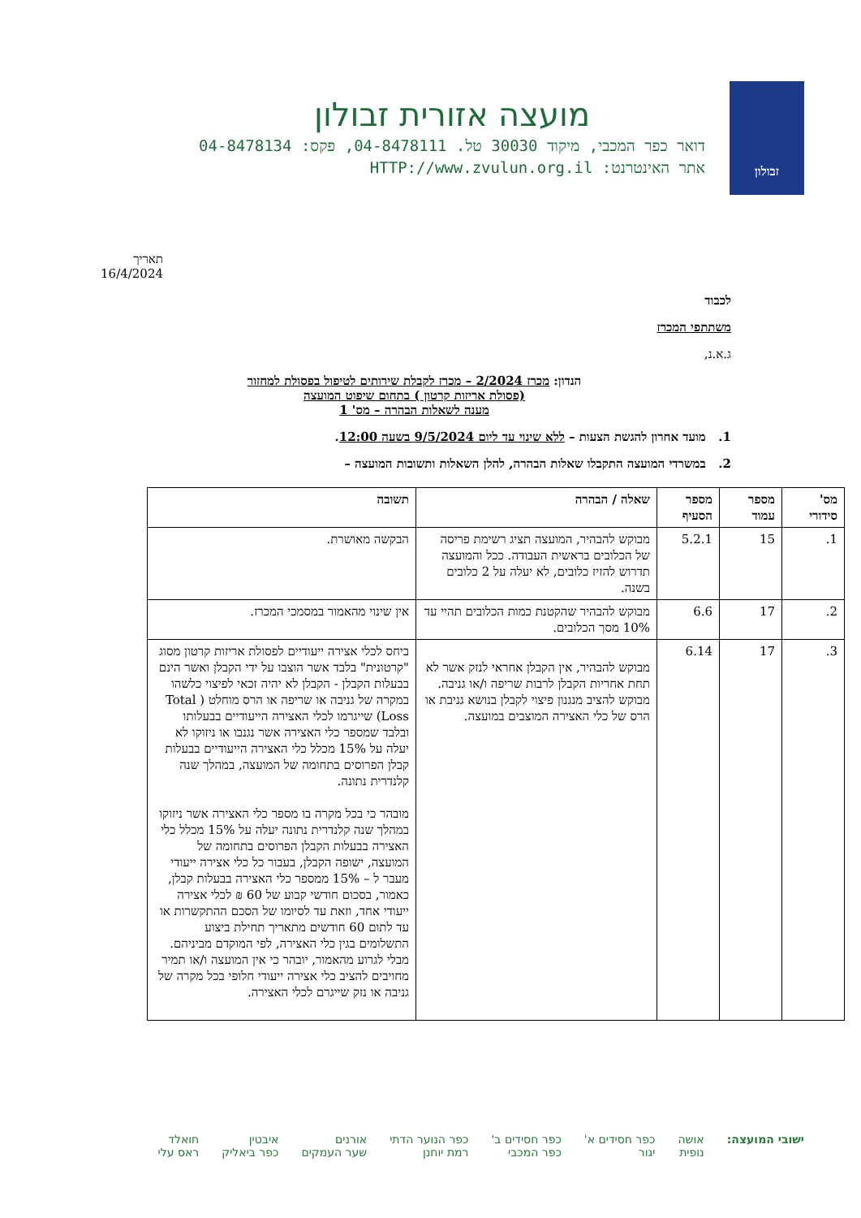זבולון
מועצה אזורית זבולון
דואר כפר המכבי, מיקוד 30030 טל. 04-8478111, פקס: 04-8478134
אתר האינטרנט: HTTP://www.zvulun.org.il
תאריך 16/4/2024
לכבוד
משתתפי המכרז
ג.א.נ,
הנדון: מכרז 2/2024 – מכרז לקבלת שירותים לטיפול בפסולת למחזור
(פסולת אריזות קרטון ) בתחום שיפוט המועצה
מענה לשאלות הבהרה – מס' 1
1. מועד אחרון להגשת הצעות – ללא שינוי עד ליום 9/5/2024 בשעה 12:00.
2. במשרדי המועצה התקבלו שאלות הבהרה, להלן השאלות ותשובות המועצה –
| מס' סידורי | מספר עמוד | מספר הסעיף | שאלה / הבהרה | תשובה |
| --- | --- | --- | --- | --- |
| 1. | 15 | 5.2.1 | מבוקש להבהיר, המועצה תציג רשימת פריסה של הכלובים בראשית העבודה. ככל והמועצה תדרוש להזיז כלובים, לא יעלה על 2 כלובים בשנה. | הבקשה מאושרת. |
| 2. | 17 | 6.6 | מבוקש להבהיר שהקטנת כמות הכלובים תהיי עד 10% מסך הכלובים. | אין שינוי מהאמור במסמכי המכרז. |
| 3. | 17 | 6.14 | מבוקש להבהיר, אין הקבלן אחראי לנזק אשר לא תחת אחריות הקבלן לרבות שריפה ו/או גניבה. מבוקש להציב מנגנון פיצוי לקבלן בנושא גניבת או הרס של כלי האצירה המוצבים במועצה. | ביחס לכלי אצירה ייעודיים לפסולת אריזות קרטון מסוג "קרטונית" בלבד אשר הוצבו על ידי הקבלן ואשר הינם בבעלות הקבלן - הקבלן לא יהיה זכאי לפיצוי כלשהו במקרה של גניבה או שריפה או הרס מוחלט ( Total Loss) שייגרמו לכלי האצירה הייעודיים בבעלותו ובלבד שמספר כלי האצירה אשר נגנבו או ניזוקו לא יעלה על 15% מכלל כלי האצירה הייעודיים בבעלות קבלן הפרוסים בתחומה של המועצה, במהלך שנה קלנדרית נתונה. מובהר כי בכל מקרה בו מספר כלי האצירה אשר ניזוקו במהלך שנה קלנדרית נתונה יעלה על 15% מכלל כלי האצירה בבעלות הקבלן הפרוסים בתחומה של המועצה, ישופה הקבלן, בעבור כל כלי אצירה ייעודי מעבר ל – 15% ממספר כלי האצירה בבעלות קבלן, כאמור, בסכום חודשי קבוע של 60 ₪ לכלי אצירה ייעודי אחד, וזאת עד לסיומו של הסכם ההתקשרות או עד לתום 60 חודשים מתאריך תחילת ביצוע התשלומים בגין כלי האצירה, לפי המוקדם מביניהם. מבלי לגרוע מהאמור, יובהר כי אין המועצה ו/או תמיר מחויבים להציב כלי אצירה ייעודי חלופי בכל מקרה של גניבה או נזק שייגרם לכלי האצירה. |
ישובי המועצה: אושה
נופית
כפר חסידים א'
יגור
כפר חסידים ב'
כפר המכבי
כפר הנוער הדתי
רמת יוחנן
אורנים
שער העמקים
איבטין
כפר ביאליק
חואלד
ראס עלי